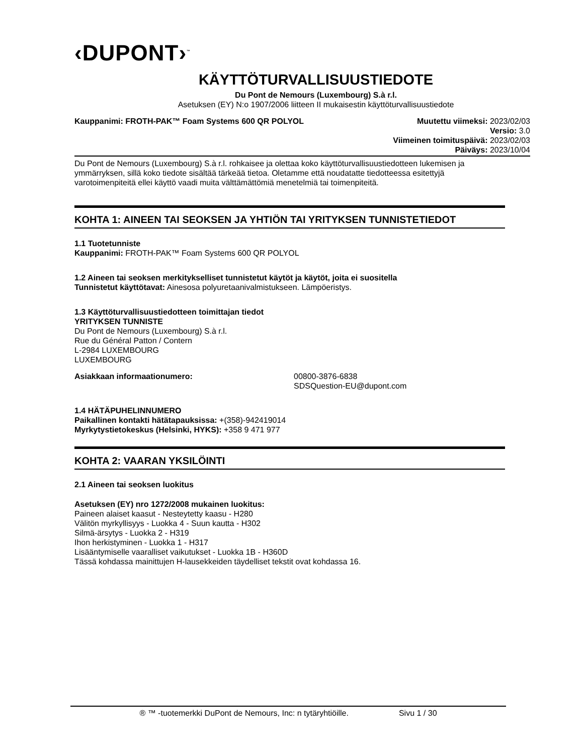‹DUPONT›<sup>™</sup>
KÄYTTÖTURVALLISUUSTIEDOTE
Du Pont de Nemours (Luxembourg) S.à r.l.
Asetuksen (EY) N:o 1907/2006 liitteen II mukaisestin käyttöturvallisuustiedote
Kauppanimi: FROTH-PAK™ Foam Systems 600 QR POLYOL
Muutettu viimeksi: 2023/02/03
Versio: 3.0
Viimeinen toimituspäivä: 2023/02/03
Päiväys: 2023/10/04
Du Pont de Nemours (Luxembourg) S.à r.l. rohkaisee ja olettaa koko käyttöturvallisuustiedotteen lukemisen ja ymmärryksen, sillä koko tiedote sisältää tärkeää tietoa. Oletamme että noudatatte tiedotteessa esitettyjä varotoimenpiteitä ellei käyttö vaadi muita välttämättömiä menetelmiä tai toimenpiteitä.
KOHTA 1: AINEEN TAI SEOKSEN JA YHTIÖN TAI YRITYKSEN TUNNISTETIEDOT
1.1 Tuotetunniste
Kauppanimi: FROTH-PAK™ Foam Systems 600 QR POLYOL
1.2 Aineen tai seoksen merkitykselliset tunnistetut käytöt ja käytöt, joita ei suositella
Tunnistetut käyttötavat: Ainesosa polyuretaanivalmistukseen. Lämpöeristys.
1.3 Käyttöturvallisuustiedotteen toimittajan tiedot
YRITYKSEN TUNNISTE
Du Pont de Nemours (Luxembourg) S.à r.l.
Rue du Général Patton / Contern
L-2984 LUXEMBOURG
LUXEMBOURG
Asiakkaan informaationumero: 00800-3876-6838
SDSQuestion-EU@dupont.com
1.4 HÄTÄPUHELINNUMERO
Paikallinen kontakti hätätapauksissa: +(358)-942419014
Myrkytystietokeskus (Helsinki, HYKS): +358 9 471 977
KOHTA 2: VAARAN YKSILÖINTI
2.1 Aineen tai seoksen luokitus
Asetuksen (EY) nro 1272/2008 mukainen luokitus:
Paineen alaiset kaasut - Nesteytetty kaasu - H280
Välitön myrkyllisyys - Luokka 4 - Suun kautta - H302
Silmä-ärsytys - Luokka 2 - H319
Ihon herkistyminen - Luokka 1 - H317
Lisääntymiselle vaaralliset vaikutukset - Luokka 1B - H360D
Tässä kohdassa mainittujen H-lausekkeiden täydelliset tekstit ovat kohdassa 16.
® ™ -tuotemerkki DuPont de Nemours, Inc: n tytäryhtiöille. Sivu 1 / 30